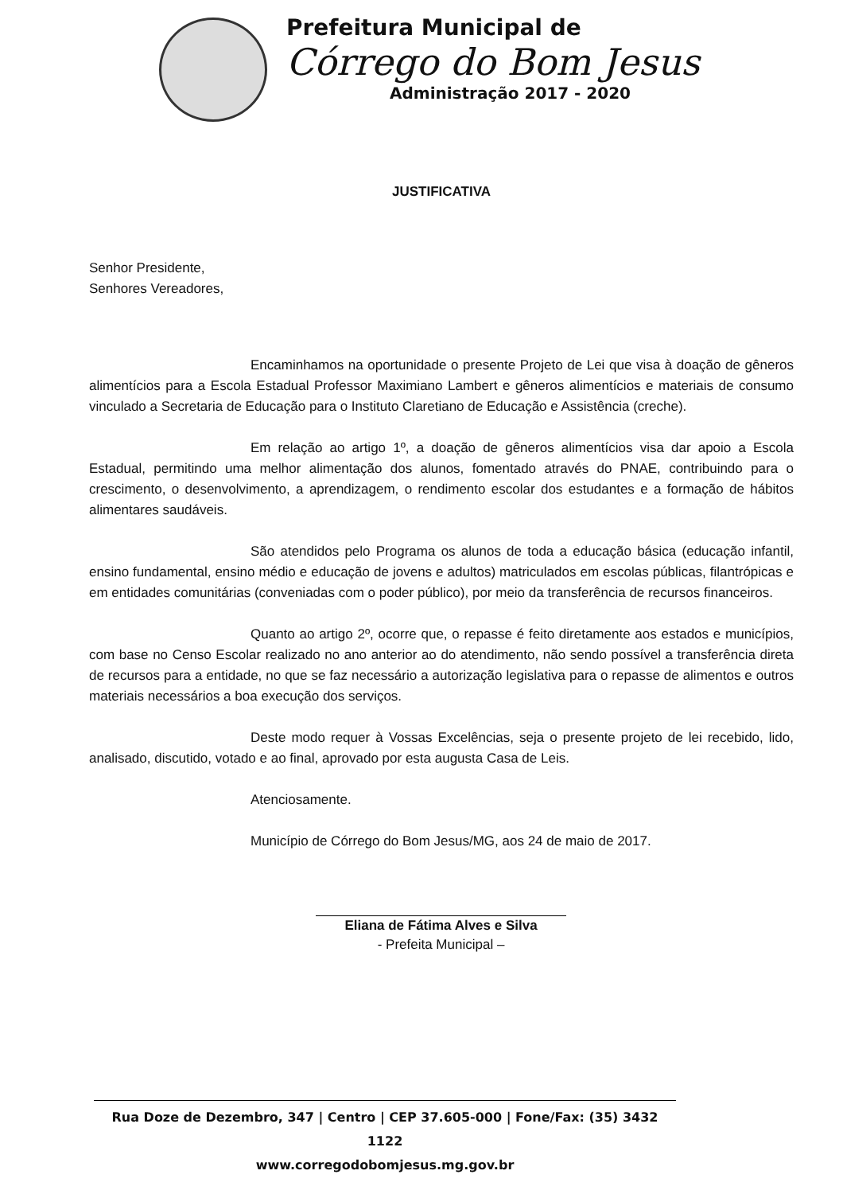Prefeitura Municipal de
Córrego do Bom Jesus
Administração 2017 - 2020
JUSTIFICATIVA
Senhor Presidente,
Senhores Vereadores,
Encaminhamos na oportunidade o presente Projeto de Lei que visa à doação de gêneros alimentícios para a Escola Estadual Professor Maximiano Lambert e gêneros alimentícios e materiais de consumo vinculado a Secretaria de Educação para o Instituto Claretiano de Educação e Assistência (creche).
Em relação ao artigo 1º, a doação de gêneros alimentícios visa dar apoio a Escola Estadual, permitindo uma melhor alimentação dos alunos, fomentado através do PNAE, contribuindo para o crescimento, o desenvolvimento, a aprendizagem, o rendimento escolar dos estudantes e a formação de hábitos alimentares saudáveis.
São atendidos pelo Programa os alunos de toda a educação básica (educação infantil, ensino fundamental, ensino médio e educação de jovens e adultos) matriculados em escolas públicas, filantrópicas e em entidades comunitárias (conveniadas com o poder público), por meio da transferência de recursos financeiros.
Quanto ao artigo 2º, ocorre que, o repasse é feito diretamente aos estados e municípios, com base no Censo Escolar realizado no ano anterior ao do atendimento, não sendo possível a transferência direta de recursos para a entidade, no que se faz necessário a autorização legislativa para o repasse de alimentos e outros materiais necessários a boa execução dos serviços.
Deste modo requer à Vossas Excelências, seja o presente projeto de lei recebido, lido, analisado, discutido, votado e ao final, aprovado por esta augusta Casa de Leis.
Atenciosamente.
Município de Córrego do Bom Jesus/MG, aos 24 de maio de 2017.
Eliana de Fátima Alves e Silva
- Prefeita Municipal –
Rua Doze de Dezembro, 347 | Centro | CEP 37.605-000 | Fone/Fax: (35) 3432 1122
www.corregodobomjesus.mg.gov.br